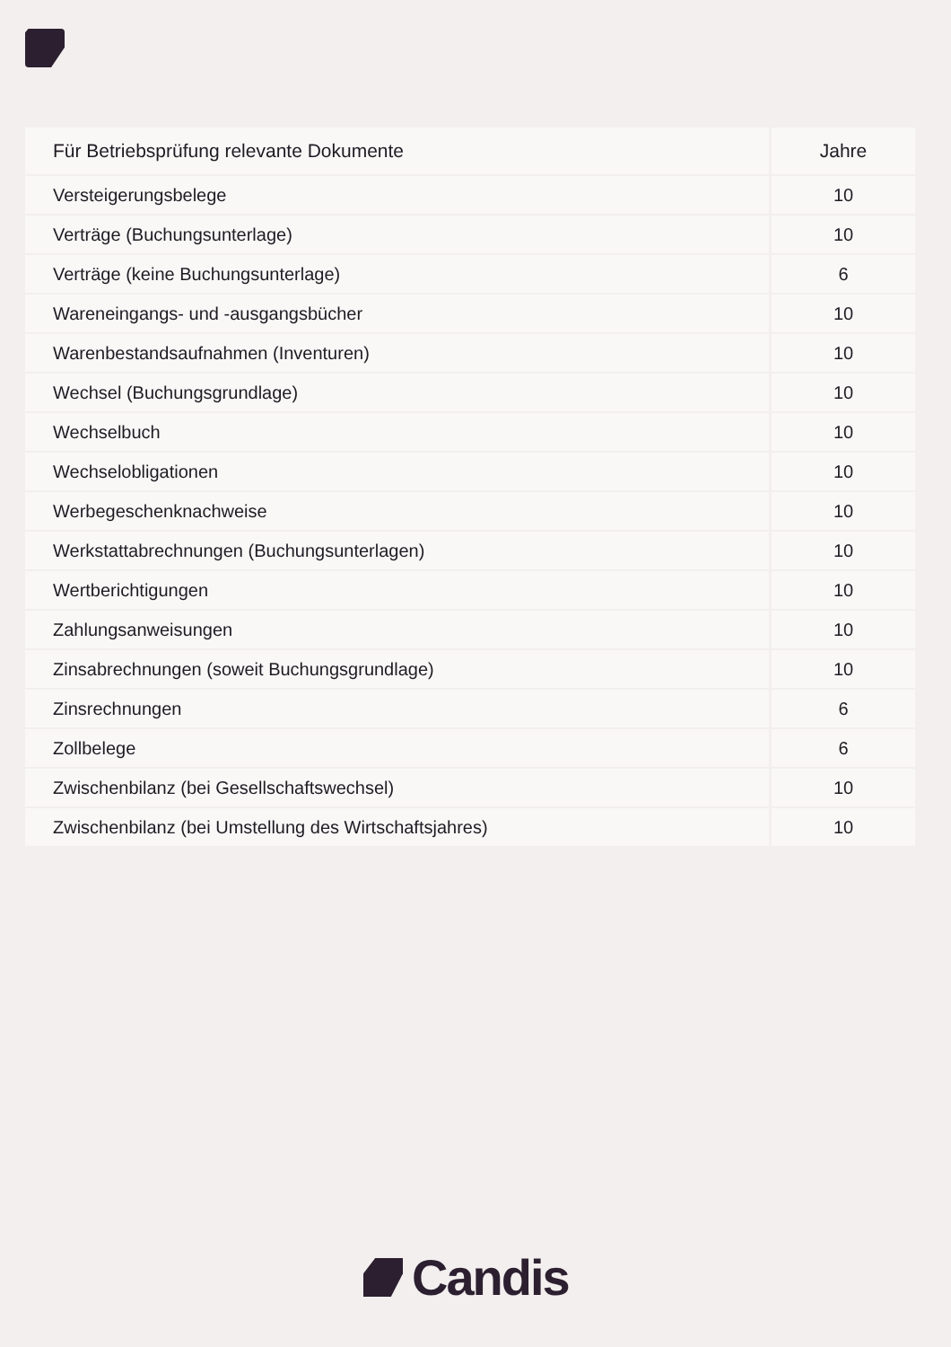| Für Betriebsprüfung relevante Dokumente | Jahre |
| --- | --- |
| Versteigerungsbelege | 10 |
| Verträge (Buchungsunterlage) | 10 |
| Verträge (keine Buchungsunterlage) | 6 |
| Wareneingangs- und -ausgangsbücher | 10 |
| Warenbestandsaufnahmen (Inventuren) | 10 |
| Wechsel (Buchungsgrundlage) | 10 |
| Wechselbuch | 10 |
| Wechselobligationen | 10 |
| Werbegeschenknachweise | 10 |
| Werkstattabrechnungen (Buchungsunterlagen) | 10 |
| Wertberichtigungen | 10 |
| Zahlungsanweisungen | 10 |
| Zinsabrechnungen (soweit Buchungsgrundlage) | 10 |
| Zinsrechnungen | 6 |
| Zollbelege | 6 |
| Zwischenbilanz (bei Gesellschaftswechsel) | 10 |
| Zwischenbilanz (bei Umstellung des Wirtschaftsjahres) | 10 |
Candis